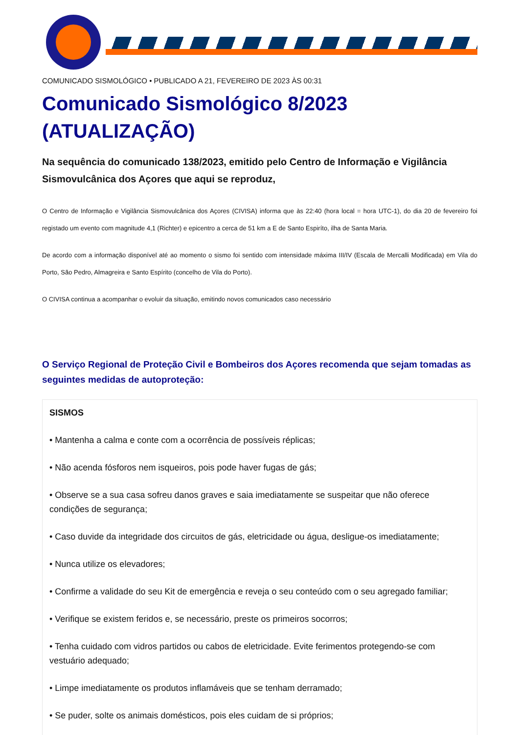COMUNICADO SISMOLÓGICO • PUBLICADO A 21, FEVEREIRO DE 2023 ÀS 00:31
Comunicado Sismológico 8/2023 (ATUALIZAÇÃO)
Na sequência do comunicado 138/2023, emitido pelo Centro de Informação e Vigilância Sismovulcânica dos Açores que aqui se reproduz,
O Centro de Informação e Vigilância Sismovulcânica dos Açores (CIVISA) informa que às 22:40 (hora local = hora UTC-1), do dia 20 de fevereiro foi registado um evento com magnitude 4,1 (Richter) e epicentro a cerca de 51 km a E de Santo Espiríto, ilha de Santa Maria.
De acordo com a informação disponível até ao momento o sismo foi sentido com intensidade máxima III/IV (Escala de Mercalli Modificada) em Vila do Porto, São Pedro, Almagreira e Santo Espírito (concelho de Vila do Porto).
O CIVISA continua a acompanhar o evoluir da situação, emitindo novos comunicados caso necessário
O Serviço Regional de Proteção Civil e Bombeiros dos Açores recomenda que sejam tomadas as seguintes medidas de autoproteção:
SISMOS
• Mantenha a calma e conte com a ocorrência de possíveis réplicas;
• Não acenda fósforos nem isqueiros, pois pode haver fugas de gás;
• Observe se a sua casa sofreu danos graves e saia imediatamente se suspeitar que não oferece condições de segurança;
• Caso duvide da integridade dos circuitos de gás, eletricidade ou água, desligue-os imediatamente;
• Nunca utilize os elevadores;
• Confirme a validade do seu Kit de emergência e reveja o seu conteúdo com o seu agregado familiar;
• Verifique se existem feridos e, se necessário, preste os primeiros socorros;
• Tenha cuidado com vidros partidos ou cabos de eletricidade. Evite ferimentos protegendo-se com vestuário adequado;
• Limpe imediatamente os produtos inflamáveis que se tenham derramado;
• Se puder, solte os animais domésticos, pois eles cuidam de si próprios;